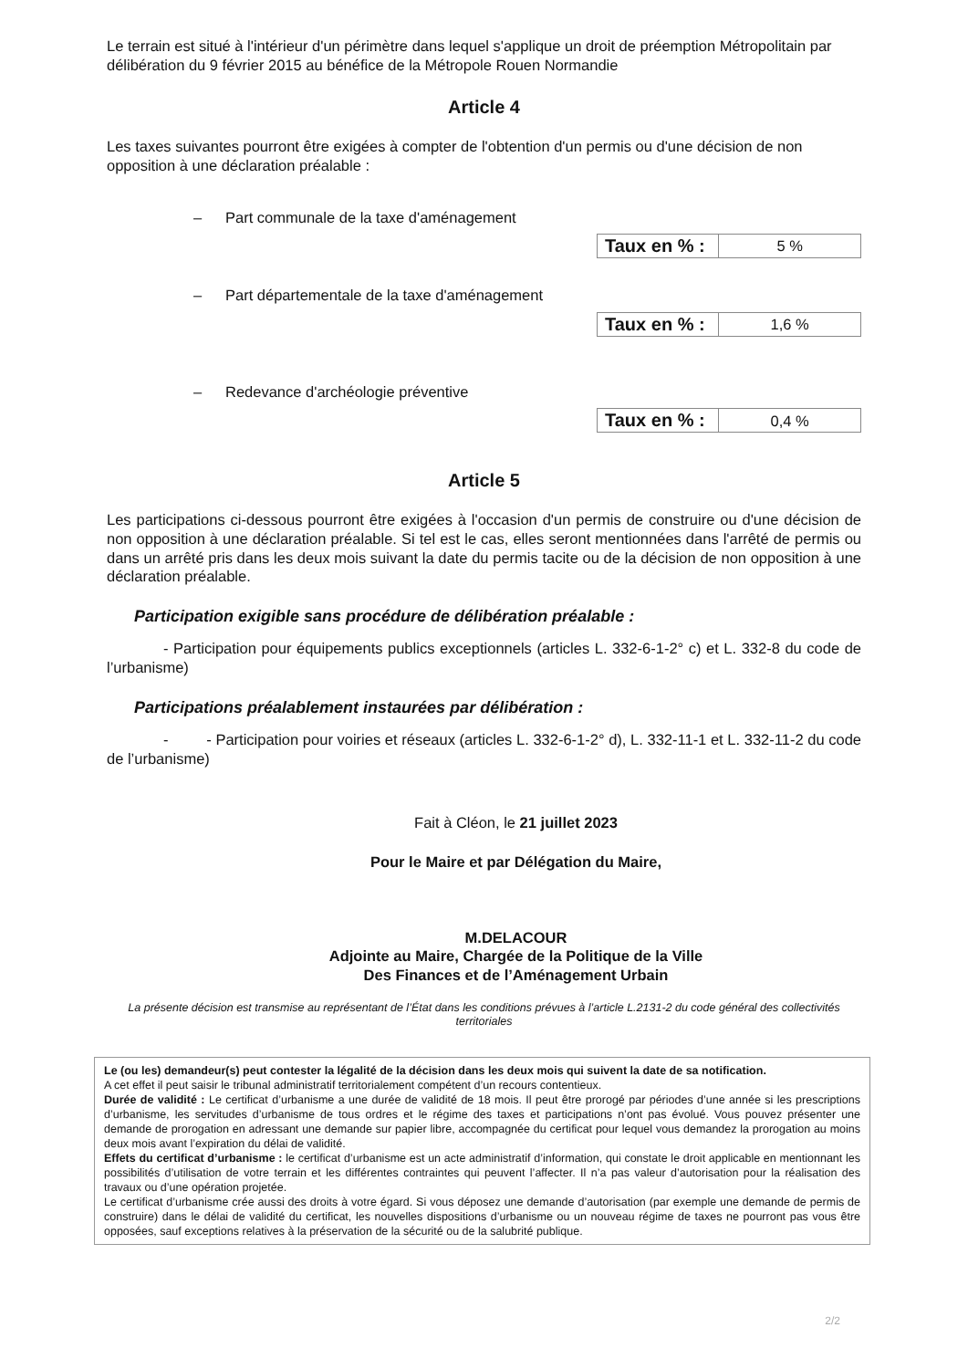Le terrain est situé à l'intérieur d'un périmètre dans lequel s'applique un droit de préemption Métropolitain par délibération du 9 février 2015 au bénéfice de la Métropole Rouen Normandie
Article 4
Les taxes suivantes pourront être exigées à compter de l'obtention d'un permis ou d'une décision de non opposition à une déclaration préalable :
– Part communale de la taxe d'aménagement
| Taux en % : | 5 % |
– Part départementale de la taxe d'aménagement
| Taux en % : | 1,6 % |
– Redevance d'archéologie préventive
| Taux en % : | 0,4 % |
Article 5
Les participations ci-dessous pourront être exigées à l'occasion d'un permis de construire ou d'une décision de non opposition à une déclaration préalable. Si tel est le cas, elles seront mentionnées dans l'arrêté de permis ou dans un arrêté pris dans les deux mois suivant la date du permis tacite ou de la décision de non opposition à une déclaration préalable.
Participation exigible sans procédure de délibération préalable :
- Participation pour équipements publics exceptionnels (articles L. 332-6-1-2° c) et L. 332-8 du code de l’urbanisme)
Participations préalablement instaurées par délibération :
- - Participation pour voiries et réseaux (articles L. 332-6-1-2° d), L. 332-11-1 et L. 332-11-2 du code de l’urbanisme)
Fait à Cléon, le 21 juillet 2023
Pour le Maire et par Délégation du Maire,
M.DELACOUR
Adjointe au Maire, Chargée de la Politique de la Ville
Des Finances et de l’Aménagement Urbain
La présente décision est transmise au représentant de l’État dans les conditions prévues à l’article L.2131-2 du code général des collectivités territoriales
Le (ou les) demandeur(s) peut contester la légalité de la décision dans les deux mois qui suivent la date de sa notification.
A cet effet il peut saisir le tribunal administratif territorialement compétent d’un recours contentieux.
Durée de validité : Le certificat d’urbanisme a une durée de validité de 18 mois. Il peut être prorogé par périodes d’une année si les prescriptions d’urbanisme, les servitudes d’urbanisme de tous ordres et le régime des taxes et participations n’ont pas évolué. Vous pouvez présenter une demande de prorogation en adressant une demande sur papier libre, accompagnée du certificat pour lequel vous demandez la prorogation au moins deux mois avant l’expiration du délai de validité.
Effets du certificat d’urbanisme : le certificat d’urbanisme est un acte administratif d’information, qui constate le droit applicable en mentionnant les possibilités d’utilisation de votre terrain et les différentes contraintes qui peuvent l’affecter. Il n’a pas valeur d’autorisation pour la réalisation des travaux ou d’une opération projetée.
Le certificat d’urbanisme crée aussi des droits à votre égard. Si vous déposez une demande d’autorisation (par exemple une demande de permis de construire) dans le délai de validité du certificat, les nouvelles dispositions d’urbanisme ou un nouveau régime de taxes ne pourront pas vous être opposées, sauf exceptions relatives à la préservation de la sécurité ou de la salubrité publique.
2/2